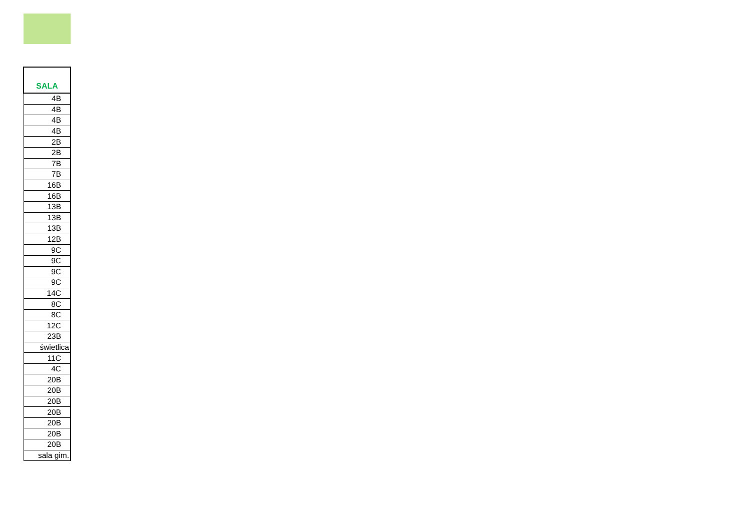| SALA |
| --- |
| 4B |
| 4B |
| 4B |
| 4B |
| 2B |
| 2B |
| 7B |
| 7B |
| 16B |
| 16B |
| 13B |
| 13B |
| 13B |
| 12B |
| 9C |
| 9C |
| 9C |
| 9C |
| 14C |
| 8C |
| 8C |
| 12C |
| 23B |
| świetlica |
| 11C |
| 4C |
| 20B |
| 20B |
| 20B |
| 20B |
| 20B |
| 20B |
| 20B |
| sala gim. |